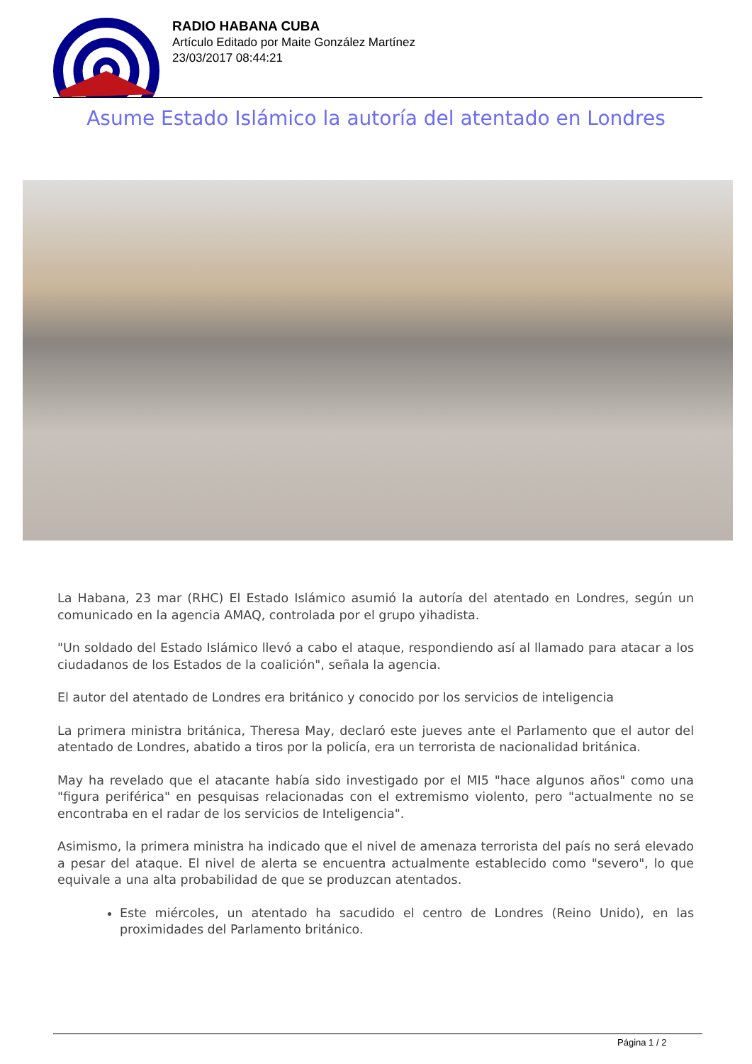RADIO HABANA CUBA
Artículo Editado por Maite González Martínez
23/03/2017 08:44:21
Asume Estado Islámico la autoría del atentado en Londres
La Habana, 23 mar (RHC) El Estado Islámico asumió la autoría del atentado en Londres, según un comunicado en la agencia AMAQ, controlada por el grupo yihadista.
"Un soldado del Estado Islámico llevó a cabo el ataque, respondiendo así al llamado para atacar a los ciudadanos de los Estados de la coalición", señala la agencia.
El autor del atentado de Londres era británico y conocido por los servicios de inteligencia
La primera ministra británica, Theresa May, declaró este jueves ante el Parlamento que el autor del atentado de Londres, abatido a tiros por la policía, era un terrorista de nacionalidad británica.
May ha revelado que el atacante había sido investigado por el MI5 "hace algunos años" como una "figura periférica" en pesquisas relacionadas con el extremismo violento, pero "actualmente no se encontraba en el radar de los servicios de Inteligencia".
Asimismo, la primera ministra ha indicado que el nivel de amenaza terrorista del país no será elevado a pesar del ataque. El nivel de alerta se encuentra actualmente establecido como "severo", lo que equivale a una alta probabilidad de que se produzcan atentados.
Este miércoles, un atentado ha sacudido el centro de Londres (Reino Unido), en las proximidades del Parlamento británico.
Página 1 / 2